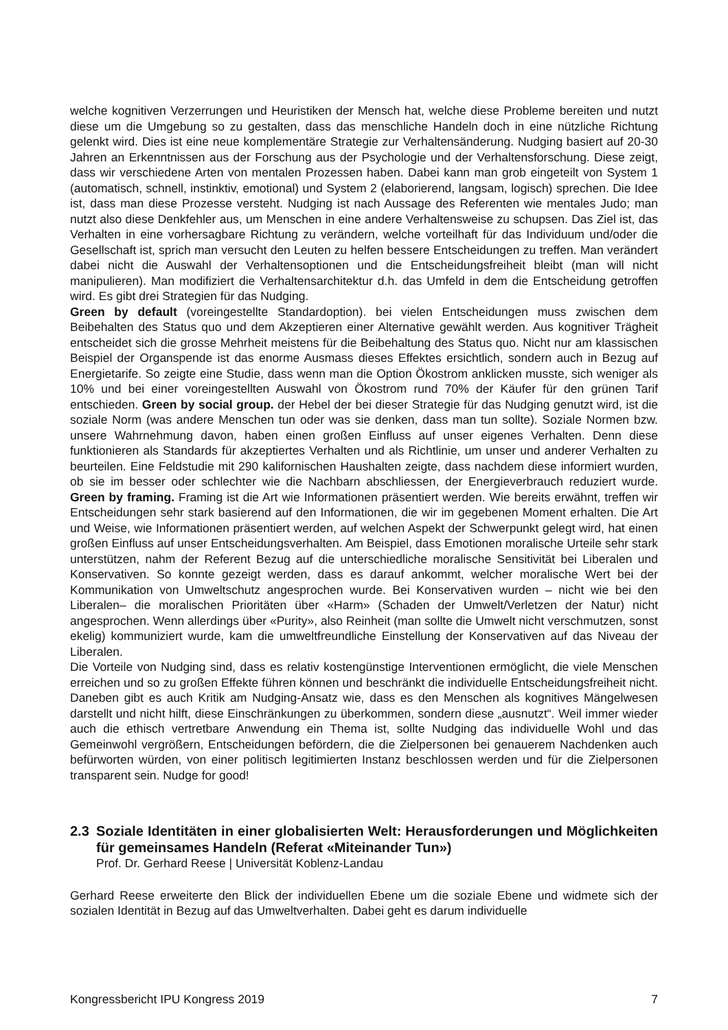welche kognitiven Verzerrungen und Heuristiken der Mensch hat, welche diese Probleme bereiten und nutzt diese um die Umgebung so zu gestalten, dass das menschliche Handeln doch in eine nützliche Richtung gelenkt wird. Dies ist eine neue komplementäre Strategie zur Verhaltensänderung. Nudging basiert auf 20-30 Jahren an Erkenntnissen aus der Forschung aus der Psychologie und der Verhaltensforschung. Diese zeigt, dass wir verschiedene Arten von mentalen Prozessen haben. Dabei kann man grob eingeteilt von System 1 (automatisch, schnell, instinktiv, emotional) und System 2 (elaborierend, langsam, logisch) sprechen. Die Idee ist, dass man diese Prozesse versteht. Nudging ist nach Aussage des Referenten wie mentales Judo; man nutzt also diese Denkfehler aus, um Menschen in eine andere Verhaltensweise zu schupsen. Das Ziel ist, das Verhalten in eine vorhersagbare Richtung zu verändern, welche vorteilhaft für das Individuum und/oder die Gesellschaft ist, sprich man versucht den Leuten zu helfen bessere Entscheidungen zu treffen. Man verändert dabei nicht die Auswahl der Verhaltensoptionen und die Entscheidungsfreiheit bleibt (man will nicht manipulieren). Man modifiziert die Verhaltensarchitektur d.h. das Umfeld in dem die Entscheidung getroffen wird. Es gibt drei Strategien für das Nudging.
Green by default (voreingestellte Standardoption). bei vielen Entscheidungen muss zwischen dem Beibehalten des Status quo und dem Akzeptieren einer Alternative gewählt werden. Aus kognitiver Trägheit entscheidet sich die grosse Mehrheit meistens für die Beibehaltung des Status quo. Nicht nur am klassischen Beispiel der Organspende ist das enorme Ausmass dieses Effektes ersichtlich, sondern auch in Bezug auf Energietarife. So zeigte eine Studie, dass wenn man die Option Ökostrom anklicken musste, sich weniger als 10% und bei einer voreingestellten Auswahl von Ökostrom rund 70% der Käufer für den grünen Tarif entschieden. Green by social group. der Hebel der bei dieser Strategie für das Nudging genutzt wird, ist die soziale Norm (was andere Menschen tun oder was sie denken, dass man tun sollte). Soziale Normen bzw. unsere Wahrnehmung davon, haben einen großen Einfluss auf unser eigenes Verhalten. Denn diese funktionieren als Standards für akzeptiertes Verhalten und als Richtlinie, um unser und anderer Verhalten zu beurteilen. Eine Feldstudie mit 290 kalifornischen Haushalten zeigte, dass nachdem diese informiert wurden, ob sie im besser oder schlechter wie die Nachbarn abschliessen, der Energieverbrauch reduziert wurde. Green by framing. Framing ist die Art wie Informationen präsentiert werden. Wie bereits erwähnt, treffen wir Entscheidungen sehr stark basierend auf den Informationen, die wir im gegebenen Moment erhalten. Die Art und Weise, wie Informationen präsentiert werden, auf welchen Aspekt der Schwerpunkt gelegt wird, hat einen großen Einfluss auf unser Entscheidungsverhalten. Am Beispiel, dass Emotionen moralische Urteile sehr stark unterstützen, nahm der Referent Bezug auf die unterschiedliche moralische Sensitivität bei Liberalen und Konservativen. So konnte gezeigt werden, dass es darauf ankommt, welcher moralische Wert bei der Kommunikation von Umweltschutz angesprochen wurde. Bei Konservativen wurden – nicht wie bei den Liberalen– die moralischen Prioritäten über «Harm» (Schaden der Umwelt/Verletzen der Natur) nicht angesprochen. Wenn allerdings über «Purity», also Reinheit (man sollte die Umwelt nicht verschmutzen, sonst ekelig) kommuniziert wurde, kam die umweltfreundliche Einstellung der Konservativen auf das Niveau der Liberalen.
Die Vorteile von Nudging sind, dass es relativ kostengünstige Interventionen ermöglicht, die viele Menschen erreichen und so zu großen Effekte führen können und beschränkt die individuelle Entscheidungsfreiheit nicht. Daneben gibt es auch Kritik am Nudging-Ansatz wie, dass es den Menschen als kognitives Mängelwesen darstellt und nicht hilft, diese Einschränkungen zu überkommen, sondern diese „ausnutzt“. Weil immer wieder auch die ethisch vertretbare Anwendung ein Thema ist, sollte Nudging das individuelle Wohl und das Gemeinwohl vergrößern, Entscheidungen befördern, die die Zielpersonen bei genauerem Nachdenken auch befürworten würden, von einer politisch legitimierten Instanz beschlossen werden und für die Zielpersonen transparent sein. Nudge for good!
2.3 Soziale Identitäten in einer globalisierten Welt: Herausforderungen und Möglichkeiten für gemeinsames Handeln (Referat «Miteinander Tun»)
Prof. Dr. Gerhard Reese | Universität Koblenz-Landau
Gerhard Reese erweiterte den Blick der individuellen Ebene um die soziale Ebene und widmete sich der sozialen Identität in Bezug auf das Umweltverhalten. Dabei geht es darum individuelle
Kongressbericht IPU Kongress 2019 7